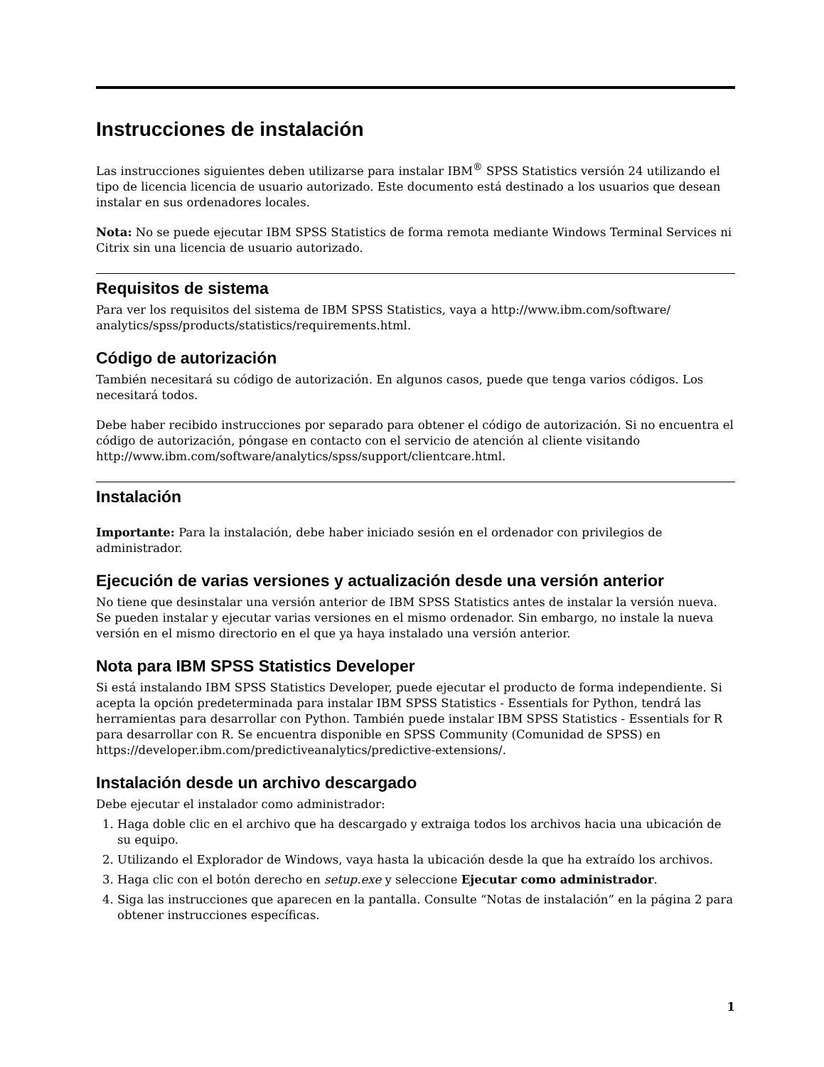Instrucciones de instalación
Las instrucciones siguientes deben utilizarse para instalar IBM<sup>®</sup> SPSS Statistics versión 24 utilizando el tipo de licencia licencia de usuario autorizado. Este documento está destinado a los usuarios que desean instalar en sus ordenadores locales.
Nota: No se puede ejecutar IBM SPSS Statistics de forma remota mediante Windows Terminal Services ni Citrix sin una licencia de usuario autorizado.
Requisitos de sistema
Para ver los requisitos del sistema de IBM SPSS Statistics, vaya a http://www.ibm.com/software/ analytics/spss/products/statistics/requirements.html.
Código de autorización
También necesitará su código de autorización. En algunos casos, puede que tenga varios códigos. Los necesitará todos.
Debe haber recibido instrucciones por separado para obtener el código de autorización. Si no encuentra el código de autorización, póngase en contacto con el servicio de atención al cliente visitando http://www.ibm.com/software/analytics/spss/support/clientcare.html.
Instalación
Importante: Para la instalación, debe haber iniciado sesión en el ordenador con privilegios de administrador.
Ejecución de varias versiones y actualización desde una versión anterior
No tiene que desinstalar una versión anterior de IBM SPSS Statistics antes de instalar la versión nueva. Se pueden instalar y ejecutar varias versiones en el mismo ordenador. Sin embargo, no instale la nueva versión en el mismo directorio en el que ya haya instalado una versión anterior.
Nota para IBM SPSS Statistics Developer
Si está instalando IBM SPSS Statistics Developer, puede ejecutar el producto de forma independiente. Si acepta la opción predeterminada para instalar IBM SPSS Statistics - Essentials for Python, tendrá las herramientas para desarrollar con Python. También puede instalar IBM SPSS Statistics - Essentials for R para desarrollar con R. Se encuentra disponible en SPSS Community (Comunidad de SPSS) en https://developer.ibm.com/predictiveanalytics/predictive-extensions/.
Instalación desde un archivo descargado
Debe ejecutar el instalador como administrador:
1. Haga doble clic en el archivo que ha descargado y extraiga todos los archivos hacia una ubicación de su equipo.
2. Utilizando el Explorador de Windows, vaya hasta la ubicación desde la que ha extraído los archivos.
3. Haga clic con el botón derecho en setup.exe y seleccione Ejecutar como administrador.
4. Siga las instrucciones que aparecen en la pantalla. Consulte “Notas de instalación” en la página 2 para obtener instrucciones específicas.
1